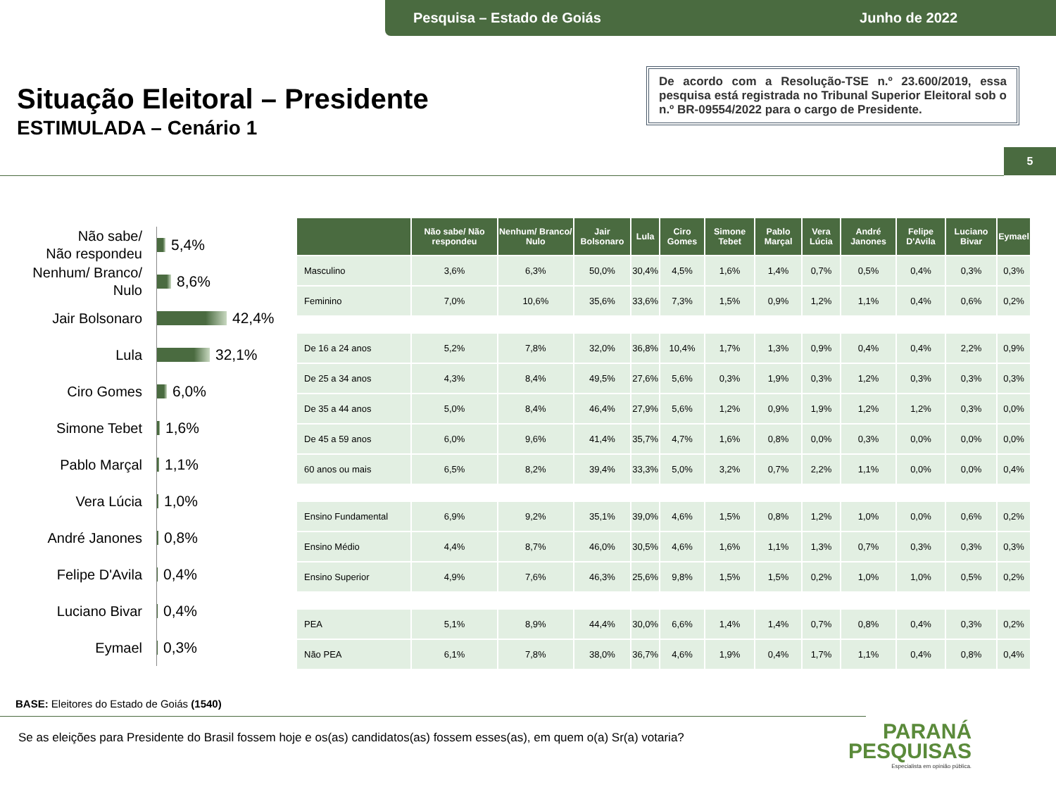Pesquisa – Estado de Goiás Junho de 2022
Situação Eleitoral – Presidente
ESTIMULADA – Cenário 1
De acordo com a Resolução-TSE n.º 23.600/2019, essa pesquisa está registrada no Tribunal Superior Eleitoral sob o n.º BR-09554/2022 para o cargo de Presidente.
5
Não sabe/
Não respondeu
5,4%
Nenhum/ Branco/
Nulo
8,6%
Jair Bolsonaro
42,4%
Lula
32,1%
Ciro Gomes
6,0%
Simone Tebet
1,6%
Pablo Marçal
1,1%
Vera Lúcia
1,0%
André Janones
0,8%
Felipe D'Avila
0,4%
Luciano Bivar
0,4%
Eymael
0,3%
| | Não sabe/ Não respondeu | Nenhum/ Branco/ Nulo | Jair Bolsonaro | Lula | Ciro Gomes | Simone Tebet | Pablo Marçal | Vera Lúcia | André Janones | Felipe D'Avila | Luciano Bivar | Eymael |
| --- | --- | --- | --- | --- | --- | --- | --- | --- | --- | --- | --- | --- |
| Masculino | 3,6% | 6,3% | 50,0% | 30,4% | 4,5% | 1,6% | 1,4% | 0,7% | 0,5% | 0,4% | 0,3% | 0,3% |
| Feminino | 7,0% | 10,6% | 35,6% | 33,6% | 7,3% | 1,5% | 0,9% | 1,2% | 1,1% | 0,4% | 0,6% | 0,2% |
| De 16 a 24 anos | 5,2% | 7,8% | 32,0% | 36,8% | 10,4% | 1,7% | 1,3% | 0,9% | 0,4% | 0,4% | 2,2% | 0,9% |
| De 25 a 34 anos | 4,3% | 8,4% | 49,5% | 27,6% | 5,6% | 0,3% | 1,9% | 0,3% | 1,2% | 0,3% | 0,3% | 0,3% |
| De 35 a 44 anos | 5,0% | 8,4% | 46,4% | 27,9% | 5,6% | 1,2% | 0,9% | 1,9% | 1,2% | 1,2% | 0,3% | 0,0% |
| De 45 a 59 anos | 6,0% | 9,6% | 41,4% | 35,7% | 4,7% | 1,6% | 0,8% | 0,0% | 0,3% | 0,0% | 0,0% | 0,0% |
| 60 anos ou mais | 6,5% | 8,2% | 39,4% | 33,3% | 5,0% | 3,2% | 0,7% | 2,2% | 1,1% | 0,0% | 0,0% | 0,4% |
| Ensino Fundamental | 6,9% | 9,2% | 35,1% | 39,0% | 4,6% | 1,5% | 0,8% | 1,2% | 1,0% | 0,0% | 0,6% | 0,2% |
| Ensino Médio | 4,4% | 8,7% | 46,0% | 30,5% | 4,6% | 1,6% | 1,1% | 1,3% | 0,7% | 0,3% | 0,3% | 0,3% |
| Ensino Superior | 4,9% | 7,6% | 46,3% | 25,6% | 9,8% | 1,5% | 1,5% | 0,2% | 1,0% | 1,0% | 0,5% | 0,2% |
| PEA | 5,1% | 8,9% | 44,4% | 30,0% | 6,6% | 1,4% | 1,4% | 0,7% | 0,8% | 0,4% | 0,3% | 0,2% |
| Não PEA | 6,1% | 7,8% | 38,0% | 36,7% | 4,6% | 1,9% | 0,4% | 1,7% | 1,1% | 0,4% | 0,8% | 0,4% |
BASE: Eleitores do Estado de Goiás (1540)
Se as eleições para Presidente do Brasil fossem hoje e os(as) candidatos(as) fossem esses(as), em quem o(a) Sr(a) votaria?
PARANÁ
PESQUISAS
Especialista em opinião pública.